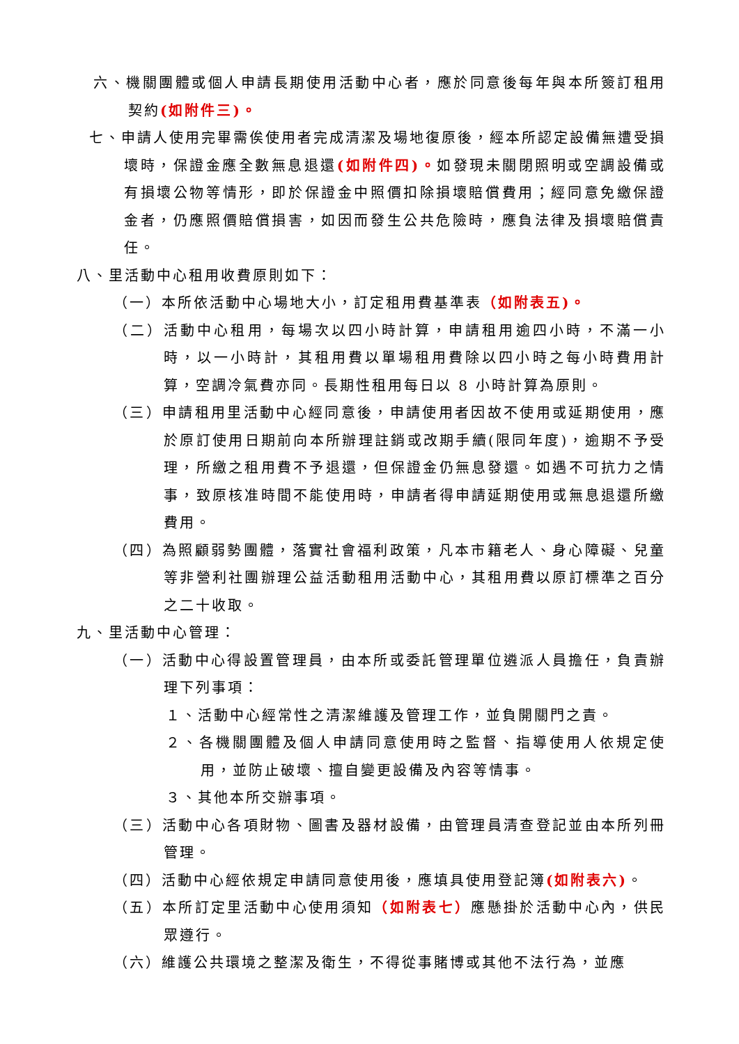六、機關團體或個人申請長期使用活動中心者，應於同意後每年與本所簽訂租用契約(如附件三)。
七、申請人使用完畢需俟使用者完成清潔及場地復原後，經本所認定設備無遭受損壞時，保證金應全數無息退還(如附件四)。如發現未關閉照明或空調設備或有損壞公物等情形，即於保證金中照價扣除損壞賠償費用；經同意免繳保證金者，仍應照價賠償損害，如因而發生公共危險時，應負法律及損壞賠償責任。
八、里活動中心租用收費原則如下：
（一）本所依活動中心場地大小，訂定租用費基準表（如附表五)。
（二）活動中心租用，每場次以四小時計算，申請租用逾四小時，不滿一小時，以一小時計，其租用費以單場租用費除以四小時之每小時費用計算，空調冷氣費亦同。長期性租用每日以 8 小時計算為原則。
（三）申請租用里活動中心經同意後，申請使用者因故不使用或延期使用，應於原訂使用日期前向本所辦理註銷或改期手續(限同年度)，逾期不予受理，所繳之租用費不予退還，但保證金仍無息發還。如遇不可抗力之情事，致原核准時間不能使用時，申請者得申請延期使用或無息退還所繳費用。
（四）為照顧弱勢團體，落實社會福利政策，凡本市籍老人、身心障礙、兒童等非營利社團辦理公益活動租用活動中心，其租用費以原訂標準之百分之二十收取。
九、里活動中心管理：
（一）活動中心得設置管理員，由本所或委託管理單位遴派人員擔任，負責辦理下列事項：
１、活動中心經常性之清潔維護及管理工作，並負開關門之責。
２、各機關團體及個人申請同意使用時之監督、指導使用人依規定使用，並防止破壞、擅自變更設備及內容等情事。
３、其他本所交辦事項。
（三）活動中心各項財物、圖書及器材設備，由管理員清查登記並由本所列冊管理。
（四）活動中心經依規定申請同意使用後，應填具使用登記簿(如附表六)。
（五）本所訂定里活動中心使用須知（如附表七）應懸掛於活動中心內，供民眾遵行。
（六）維護公共環境之整潔及衛生，不得從事賭博或其他不法行為，並應